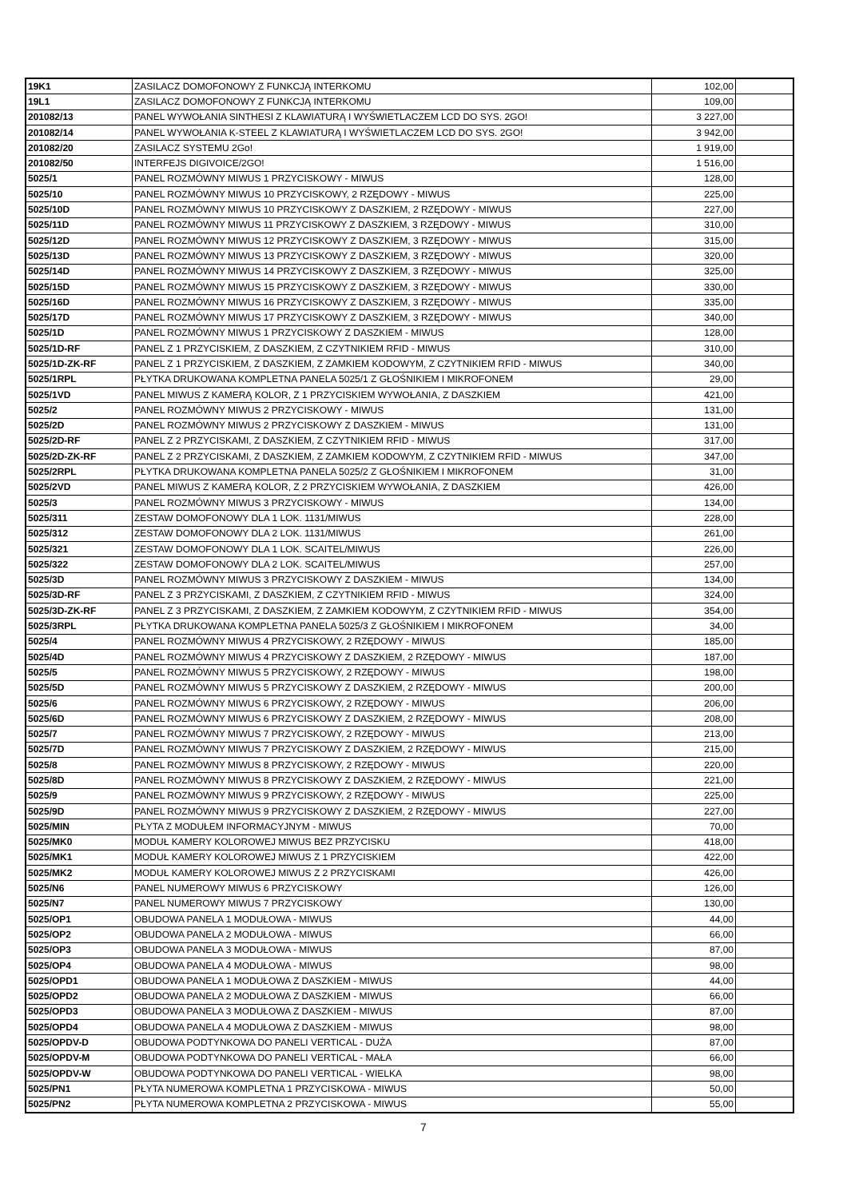| 19K1 | ZASILACZ DOMOFONOWY Z FUNKCJĄ INTERKOMU | 102,00 | |
| 19L1 | ZASILACZ DOMOFONOWY Z FUNKCJĄ INTERKOMU | 109,00 | |
| 201082/13 | PANEL WYWOŁANIA SINTHESI Z KLAWIATURĄ I WYŚWIETLACZEM LCD DO SYS. 2GO! | 3 227,00 | |
| 201082/14 | PANEL WYWOŁANIA K-STEEL Z KLAWIATURĄ I WYŚWIETLACZEM LCD DO SYS. 2GO! | 3 942,00 | |
| 201082/20 | ZASILACZ SYSTEMU 2Go! | 1 919,00 | |
| 201082/50 | INTERFEJS DIGIVOICE/2GO! | 1 516,00 | |
| 5025/1 | PANEL ROZMÓWNY MIWUS 1 PRZYCISKOWY - MIWUS | 128,00 | |
| 5025/10 | PANEL ROZMÓWNY MIWUS 10 PRZYCISKOWY, 2 RZĘDOWY - MIWUS | 225,00 | |
| 5025/10D | PANEL ROZMÓWNY MIWUS 10 PRZYCISKOWY Z DASZKIEM, 2 RZĘDOWY - MIWUS | 227,00 | |
| 5025/11D | PANEL ROZMÓWNY MIWUS 11 PRZYCISKOWY Z DASZKIEM, 3 RZĘDOWY - MIWUS | 310,00 | |
| 5025/12D | PANEL ROZMÓWNY MIWUS 12 PRZYCISKOWY Z DASZKIEM, 3 RZĘDOWY - MIWUS | 315,00 | |
| 5025/13D | PANEL ROZMÓWNY MIWUS 13 PRZYCISKOWY Z DASZKIEM, 3 RZĘDOWY - MIWUS | 320,00 | |
| 5025/14D | PANEL ROZMÓWNY MIWUS 14 PRZYCISKOWY Z DASZKIEM, 3 RZĘDOWY - MIWUS | 325,00 | |
| 5025/15D | PANEL ROZMÓWNY MIWUS 15 PRZYCISKOWY Z DASZKIEM, 3 RZĘDOWY - MIWUS | 330,00 | |
| 5025/16D | PANEL ROZMÓWNY MIWUS 16 PRZYCISKOWY Z DASZKIEM, 3 RZĘDOWY - MIWUS | 335,00 | |
| 5025/17D | PANEL ROZMÓWNY MIWUS 17 PRZYCISKOWY Z DASZKIEM, 3 RZĘDOWY - MIWUS | 340,00 | |
| 5025/1D | PANEL ROZMÓWNY MIWUS 1 PRZYCISKOWY Z DASZKIEM - MIWUS | 128,00 | |
| 5025/1D-RF | PANEL Z 1 PRZYCISKIEM, Z DASZKIEM, Z CZYTNIKIEM RFID - MIWUS | 310,00 | |
| 5025/1D-ZK-RF | PANEL Z 1 PRZYCISKIEM, Z DASZKIEM, Z ZAMKIEM KODOWYM, Z CZYTNIKIEM RFID - MIWUS | 340,00 | |
| 5025/1RPL | PŁYTKA DRUKOWANA KOMPLETNA PANELA 5025/1 Z GŁOŚNIKIEM I MIKROFONEM | 29,00 | |
| 5025/1VD | PANEL MIWUS Z KAMERĄ KOLOR, Z 1 PRZYCISKIEM WYWOŁANIA, Z DASZKIEM | 421,00 | |
| 5025/2 | PANEL ROZMÓWNY MIWUS 2 PRZYCISKOWY - MIWUS | 131,00 | |
| 5025/2D | PANEL ROZMÓWNY MIWUS 2 PRZYCISKOWY Z DASZKIEM - MIWUS | 131,00 | |
| 5025/2D-RF | PANEL Z 2 PRZYCISKAMI, Z DASZKIEM, Z CZYTNIKIEM RFID - MIWUS | 317,00 | |
| 5025/2D-ZK-RF | PANEL Z 2 PRZYCISKAMI, Z DASZKIEM, Z ZAMKIEM KODOWYM, Z CZYTNIKIEM RFID - MIWUS | 347,00 | |
| 5025/2RPL | PŁYTKA DRUKOWANA KOMPLETNA PANELA 5025/2 Z GŁOŚNIKIEM I MIKROFONEM | 31,00 | |
| 5025/2VD | PANEL MIWUS Z KAMERĄ KOLOR, Z 2 PRZYCISKIEM WYWOŁANIA, Z DASZKIEM | 426,00 | |
| 5025/3 | PANEL ROZMÓWNY MIWUS 3 PRZYCISKOWY - MIWUS | 134,00 | |
| 5025/311 | ZESTAW DOMOFONOWY DLA 1 LOK. 1131/MIWUS | 228,00 | |
| 5025/312 | ZESTAW DOMOFONOWY DLA 2 LOK. 1131/MIWUS | 261,00 | |
| 5025/321 | ZESTAW DOMOFONOWY DLA 1 LOK. SCAITEL/MIWUS | 226,00 | |
| 5025/322 | ZESTAW DOMOFONOWY DLA 2 LOK. SCAITEL/MIWUS | 257,00 | |
| 5025/3D | PANEL ROZMÓWNY MIWUS 3 PRZYCISKOWY Z DASZKIEM - MIWUS | 134,00 | |
| 5025/3D-RF | PANEL Z 3 PRZYCISKAMI, Z DASZKIEM, Z CZYTNIKIEM RFID - MIWUS | 324,00 | |
| 5025/3D-ZK-RF | PANEL Z 3 PRZYCISKAMI, Z DASZKIEM, Z ZAMKIEM KODOWYM, Z CZYTNIKIEM RFID - MIWUS | 354,00 | |
| 5025/3RPL | PŁYTKA DRUKOWANA KOMPLETNA PANELA 5025/3 Z GŁOŚNIKIEM I MIKROFONEM | 34,00 | |
| 5025/4 | PANEL ROZMÓWNY MIWUS 4 PRZYCISKOWY, 2 RZĘDOWY - MIWUS | 185,00 | |
| 5025/4D | PANEL ROZMÓWNY MIWUS 4 PRZYCISKOWY Z DASZKIEM, 2 RZĘDOWY - MIWUS | 187,00 | |
| 5025/5 | PANEL ROZMÓWNY MIWUS 5 PRZYCISKOWY, 2 RZĘDOWY - MIWUS | 198,00 | |
| 5025/5D | PANEL ROZMÓWNY MIWUS 5 PRZYCISKOWY Z DASZKIEM, 2 RZĘDOWY - MIWUS | 200,00 | |
| 5025/6 | PANEL ROZMÓWNY MIWUS 6 PRZYCISKOWY, 2 RZĘDOWY - MIWUS | 206,00 | |
| 5025/6D | PANEL ROZMÓWNY MIWUS 6 PRZYCISKOWY Z DASZKIEM, 2 RZĘDOWY - MIWUS | 208,00 | |
| 5025/7 | PANEL ROZMÓWNY MIWUS 7 PRZYCISKOWY, 2 RZĘDOWY - MIWUS | 213,00 | |
| 5025/7D | PANEL ROZMÓWNY MIWUS 7 PRZYCISKOWY Z DASZKIEM, 2 RZĘDOWY - MIWUS | 215,00 | |
| 5025/8 | PANEL ROZMÓWNY MIWUS 8 PRZYCISKOWY, 2 RZĘDOWY - MIWUS | 220,00 | |
| 5025/8D | PANEL ROZMÓWNY MIWUS 8 PRZYCISKOWY Z DASZKIEM, 2 RZĘDOWY - MIWUS | 221,00 | |
| 5025/9 | PANEL ROZMÓWNY MIWUS 9 PRZYCISKOWY, 2 RZĘDOWY - MIWUS | 225,00 | |
| 5025/9D | PANEL ROZMÓWNY MIWUS 9 PRZYCISKOWY Z DASZKIEM, 2 RZĘDOWY - MIWUS | 227,00 | |
| 5025/MIN | PŁYTA Z MODUŁEM INFORMACYJNYM - MIWUS | 70,00 | |
| 5025/MK0 | MODUŁ KAMERY KOLOROWEJ MIWUS BEZ PRZYCISKU | 418,00 | |
| 5025/MK1 | MODUŁ KAMERY KOLOROWEJ MIWUS Z 1 PRZYCISKIEM | 422,00 | |
| 5025/MK2 | MODUŁ KAMERY KOLOROWEJ MIWUS Z 2 PRZYCISKAMI | 426,00 | |
| 5025/N6 | PANEL NUMEROWY MIWUS 6 PRZYCISKOWY | 126,00 | |
| 5025/N7 | PANEL NUMEROWY MIWUS 7 PRZYCISKOWY | 130,00 | |
| 5025/OP1 | OBUDOWA PANELA 1 MODUŁOWA - MIWUS | 44,00 | |
| 5025/OP2 | OBUDOWA PANELA 2 MODUŁOWA - MIWUS | 66,00 | |
| 5025/OP3 | OBUDOWA PANELA 3 MODUŁOWA - MIWUS | 87,00 | |
| 5025/OP4 | OBUDOWA PANELA 4 MODUŁOWA - MIWUS | 98,00 | |
| 5025/OPD1 | OBUDOWA PANELA 1 MODUŁOWA Z DASZKIEM - MIWUS | 44,00 | |
| 5025/OPD2 | OBUDOWA PANELA 2 MODUŁOWA Z DASZKIEM - MIWUS | 66,00 | |
| 5025/OPD3 | OBUDOWA PANELA 3 MODUŁOWA Z DASZKIEM - MIWUS | 87,00 | |
| 5025/OPD4 | OBUDOWA PANELA 4 MODUŁOWA Z DASZKIEM - MIWUS | 98,00 | |
| 5025/OPDV-D | OBUDOWA PODTYNKOWA DO PANELI VERTICAL - DUŻA | 87,00 | |
| 5025/OPDV-M | OBUDOWA PODTYNKOWA DO PANELI VERTICAL - MAŁA | 66,00 | |
| 5025/OPDV-W | OBUDOWA PODTYNKOWA DO PANELI VERTICAL - WIELKA | 98,00 | |
| 5025/PN1 | PŁYTA NUMEROWA KOMPLETNA 1 PRZYCISKOWA - MIWUS | 50,00 | |
| 5025/PN2 | PŁYTA NUMEROWA KOMPLETNA 2 PRZYCISKOWA - MIWUS | 55,00 | |
7